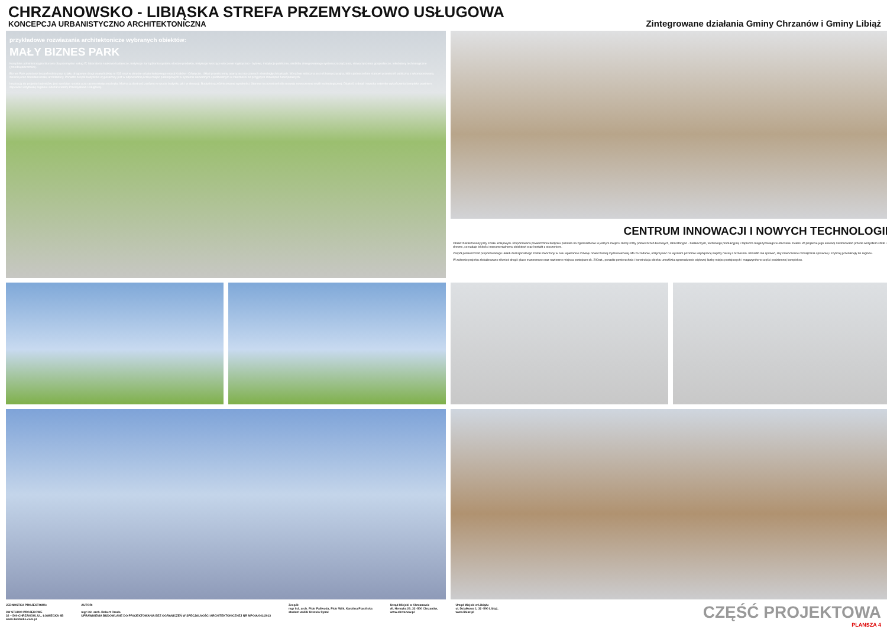CHRZANOWSKO - LIBIĄSKA STREFA PRZEMYSŁOWO USŁUGOWA
KONCEPCJA URBANISTYCZNO ARCHITEKTONICZNA
Zintegrowane działania Gminy Chrzanów i Gminy Libiąż
przykładowe rozwiazania architektonicze wybranych obiektów:
MAŁY BIZNES PARK
Kompleks administracyjno biurowy dla przemysłu i usług IT, laboratoria naukowo badawcze, instytucje zarządzania systemu dostaw produktu, instytucje tworzące otoczenie logistyczno - bytowe, instytucje publiczne, siedziby zintegrowanego systemu zarządzania, stowarzyszenia gospodarcze, inkubatory technologiczne (przedsiębiorczości).
Biznes Park położony bezpośrednio przy szlaku drogowym drogi wojewódzkiej nr 933 oraz w obrębie szlaku kolejowego relacji Kraków - Oświęcim. Układ przestrzenny oparty jest na czterech równoległych traktach. Wyraźnie widoczna jest oś kompozycyjna, która jednocześnie stanowi przestrzeń publiczną z wkomponowaną zielenią oraz obiektami małej architektury. Ponadto zespół budynków wyposażony jest w odpowiednią liczbę miejsc parkingowych w systemie naziemnym i podziemnym w zależności od przyjętych rozwiązań funkcjonalnych.
Inspiracją do projektu budynków, jest sześcian -prosta a za razem estetyczna bryła. Można ją dostrzeć zarówno w rzucie budynku jak i w elewacji. Budynki są zróżnicowanej wysokości. Stanowi to przestrzeń dla rozwoju nowoczesnej myśli technologicznej. Dbałość o detal i wysoka estetykę wykończenia kompleks powinien zapewnić wizytówkę regionu i obszaru Strefy Przemysłowo Usługowej.
CENTRUM INNOWACJI I NOWYCH TECHNOLOGII
Obiekt zlokalizowany przy szlaku kolejowym. Proponowana powierzchnia budynku pozwala na zgromadzenie w jednym miejscu dużej liczby pomieszczeń biurowych, laboratoryjno - badawczych, technologii produkcyjnej i zaplecza magazynowego w otoczeniu zieleni. W projekcie jego elewacji zastosowano przede wszystkim szkło i drewno, co nadaje lekkości monumentalnemu obiektowi oraz kontakt z otoczeniem.
Zespół pomieszczeń proponowanego układu funkcjonalnego został stworzony w celu wpierania i rozwoju nowoczesnej myśli naukowej. Ma za zadanie, utrzymywać na wysokim poziomie współpracę między nauką a biznesem. Ponadto ma sprawić, aby nowoczesne rozwiązania sprawniej i szybciej przeniknęły do regionu.
W zakresie projektu zlokalizowano również drogi i place manewrowe oraz naziemne miejsca postojowe ok. 200szt., ponadto powierzchnia i konstrukcja obiektu umożliwia zgromadzenie większej liczby miejsc postojowych i magazynów w części podziemnej kompleksu.
JEDNOSTKA PROJEKTOWA:
3W STUDIO PROJEKOWE
32 – 500 CHRZANÓW, UL. ŁOWIECKA 4B
www.3wstudio.com.pl
AUTOR:
mgr inż. arch. Robert Czado
UPRAWNIENIA BUDOWLANE DO PROJEKTOWANIA BEZ OGRANICZEŃ W SPECJALNOŚCI ARCHITEKTONICZNEJ NR MPOIA/041/2013
Zespół:
mgr inż. arch. Piotr Paliwoda, Piotr Wilk, Karolina Ptasińska
student w/AiU Urszula Synal
Urząd Miejski w Chrzanowie
Al. Henryka 20, 32 -500 Chrzanów,
www.chrzanow.pl
Urząd Miejski w Libiążu
ul. Działkowa 1, 32 -590 Libiąż,
www.libiaz.pl
CZĘŚĆ PROJEKTOWA
PLANSZA 4